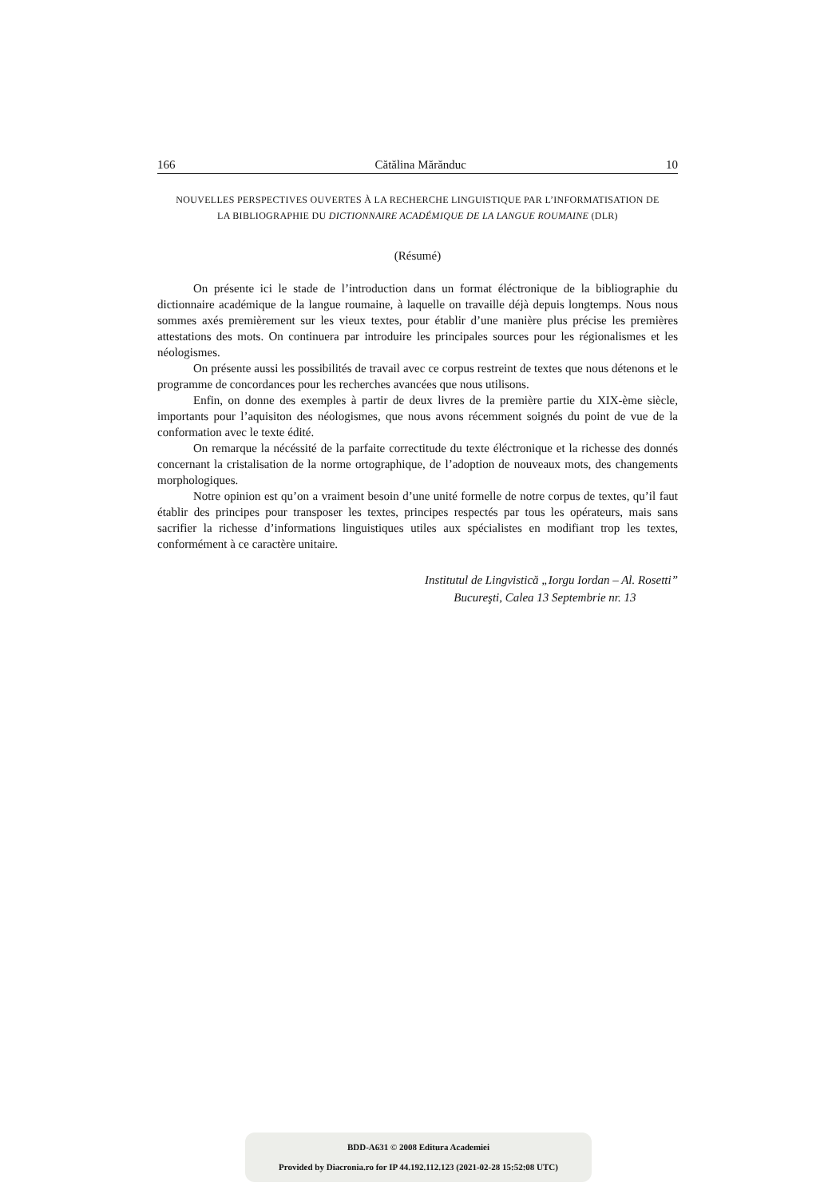166 Cătălina Mărănduc 10
NOUVELLES PERSPECTIVES OUVERTES À LA RECHERCHE LINGUISTIQUE PAR L’INFORMATISATION DE
LA BIBLIOGRAPHIE DU DICTIONNAIRE ACADÉMIQUE DE LA LANGUE ROUMAINE (DLR)
(Résumé)
On présente ici le stade de l’introduction dans un format éléctronique de la bibliographie du dictionnaire académique de la langue roumaine, à laquelle on travaille déjà depuis longtemps. Nous nous sommes axés premièrement sur les vieux textes, pour établir d’une manière plus précise les premières attestations des mots. On continuera par introduire les principales sources pour les régionalismes et les néologismes.
On présente aussi les possibilités de travail avec ce corpus restreint de textes que nous détenons et le programme de concordances pour les recherches avancées que nous utilisons.
Enfin, on donne des exemples à partir de deux livres de la première partie du XIX-ème siècle, importants pour l’aquisiton des néologismes, que nous avons récemment soignés du point de vue de la conformation avec le texte édité.
On remarque la nécéssité de la parfaite correctitude du texte éléctronique et la richesse des donnés concernant la cristalisation de la norme ortographique, de l’adoption de nouveaux mots, des changements morphologiques.
Notre opinion est qu’on a vraiment besoin d’une unité formelle de notre corpus de textes, qu’il faut établir des principes pour transposer les textes, principes respectés par tous les opérateurs, mais sans sacrifier la richesse d’informations linguistiques utiles aux spécialistes en modifiant trop les textes, conformément à ce caractère unitaire.
Institutul de Lingvistică „Iorgu Iordan – Al. Rosetti”
Bucureşti, Calea 13 Septembrie nr. 13
BDD-A631 © 2008 Editura Academiei
Provided by Diacronia.ro for IP 44.192.112.123 (2021-02-28 15:52:08 UTC)